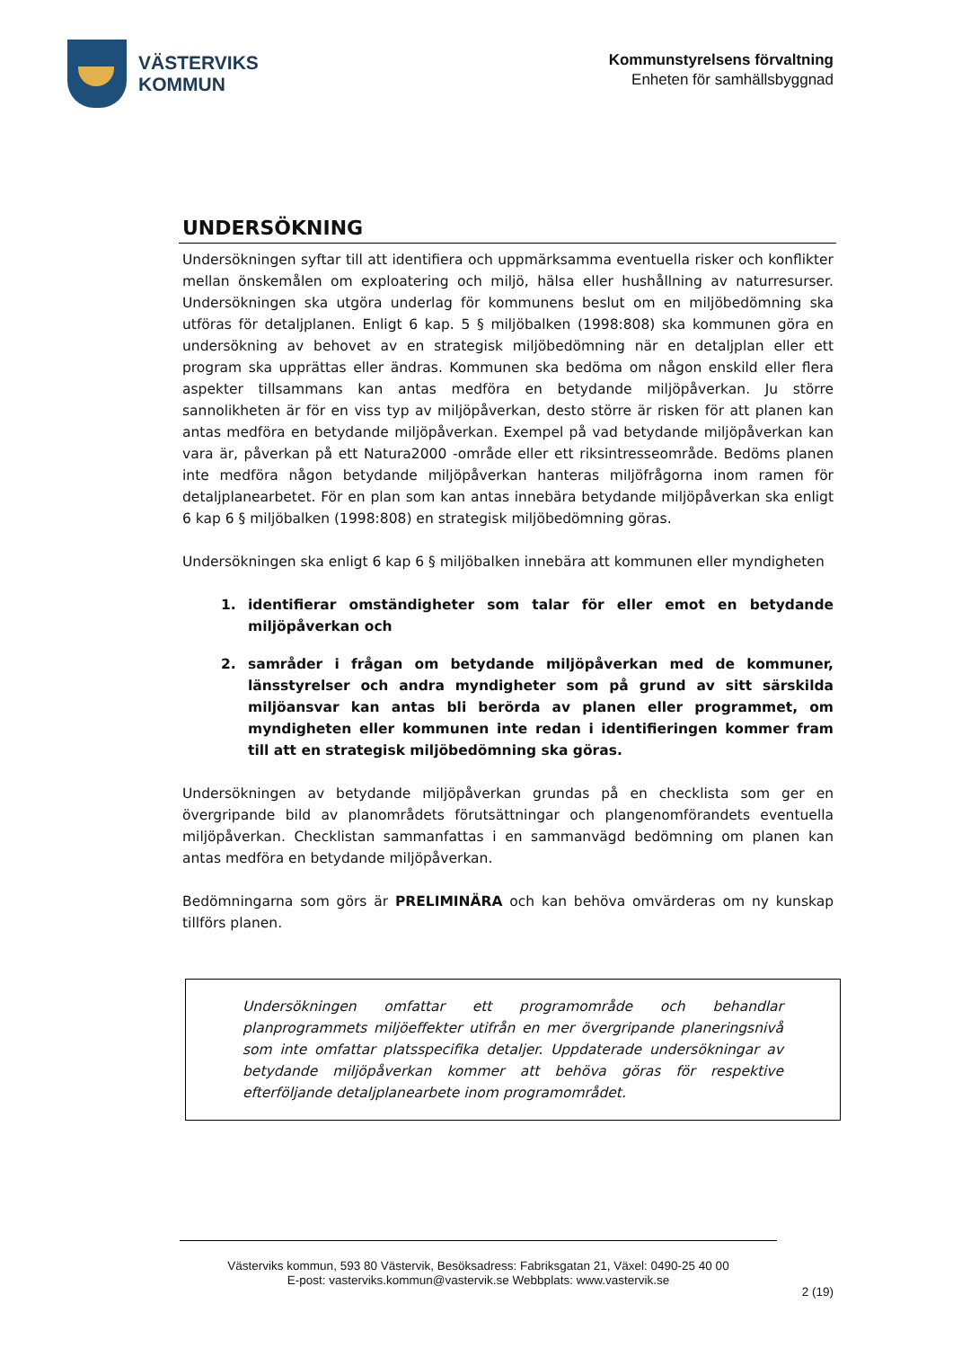VÄSTERVIKS
KOMMUN
Kommunstyrelsens förvaltning
Enheten för samhällsbyggnad
UNDERSÖKNING
Undersökningen syftar till att identifiera och uppmärksamma eventuella risker och konflikter mellan önskemålen om exploatering och miljö, hälsa eller hushållning av naturresurser. Undersökningen ska utgöra underlag för kommunens beslut om en miljöbedömning ska utföras för detaljplanen. Enligt 6 kap. 5 § miljöbalken (1998:808) ska kommunen göra en undersökning av behovet av en strategisk miljöbedömning när en detaljplan eller ett program ska upprättas eller ändras. Kommunen ska bedöma om någon enskild eller flera aspekter tillsammans kan antas medföra en betydande miljöpåverkan. Ju större sannolikheten är för en viss typ av miljöpåverkan, desto större är risken för att planen kan antas medföra en betydande miljöpåverkan. Exempel på vad betydande miljöpåverkan kan vara är, påverkan på ett Natura2000 -område eller ett riksintresseområde. Bedöms planen inte medföra någon betydande miljöpåverkan hanteras miljöfrågorna inom ramen för detaljplanearbetet. För en plan som kan antas innebära betydande miljöpåverkan ska enligt 6 kap 6 § miljöbalken (1998:808) en strategisk miljöbedömning göras.
Undersökningen ska enligt 6 kap 6 § miljöbalken innebära att kommunen eller myndigheten
1. identifierar omständigheter som talar för eller emot en betydande miljöpåverkan och
2. samråder i frågan om betydande miljöpåverkan med de kommuner, länsstyrelser och andra myndigheter som på grund av sitt särskilda miljöansvar kan antas bli berörda av planen eller programmet, om myndigheten eller kommunen inte redan i identifieringen kommer fram till att en strategisk miljöbedömning ska göras.
Undersökningen av betydande miljöpåverkan grundas på en checklista som ger en övergripande bild av planområdets förutsättningar och plangenomförandets eventuella miljöpåverkan. Checklistan sammanfattas i en sammanvägd bedömning om planen kan antas medföra en betydande miljöpåverkan.
Bedömningarna som görs är PRELIMINÄRA och kan behöva omvärderas om ny kunskap tillförs planen.
Undersökningen omfattar ett programområde och behandlar planprogrammets miljöeffekter utifrån en mer övergripande planeringsnivå som inte omfattar platsspecifika detaljer. Uppdaterade undersökningar av betydande miljöpåverkan kommer att behöva göras för respektive efterföljande detaljplanearbete inom programområdet.
Västerviks kommun, 593 80 Västervik, Besöksadress: Fabriksgatan 21, Växel: 0490-25 40 00
E-post: vasterviks.kommun@vastervik.se Webbplats: www.vastervik.se
2 (19)